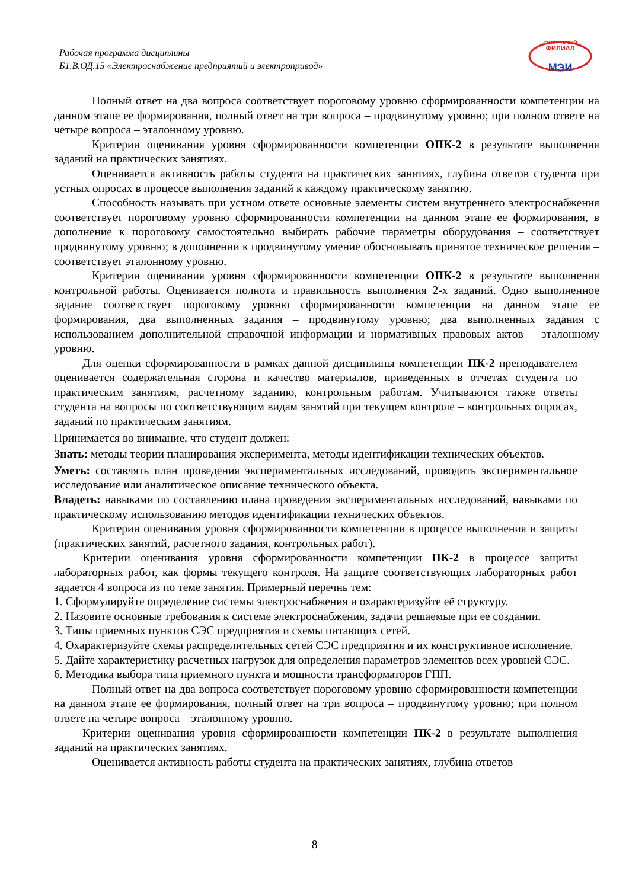Рабочая программа дисциплины
Б1.В.ОД.15 «Электроснабжение предприятий и электропривод»
СМОЛЕНСКИЙ
ФИЛИАЛ
МЭИ
Полный ответ на два вопроса соответствует пороговому уровню сформированности компетенции на данном этапе ее формирования, полный ответ на три вопроса – продвинутому уровню; при полном ответе на четыре вопроса – эталонному уровню.
Критерии оценивания уровня сформированности компетенции ОПК-2 в результате выполнения заданий на практических занятиях.
Оценивается активность работы студента на практических занятиях, глубина ответов студента при устных опросах в процессе выполнения заданий к каждому практическому занятию.
Способность называть при устном ответе основные элементы систем внутреннего электроснабжения соответствует пороговому уровню сформированности компетенции на данном этапе ее формирования, в дополнение к пороговому самостоятельно выбирать рабочие параметры оборудования – соответствует продвинутому уровню; в дополнении к продвинутому умение обосновывать принятое техническое решения – соответствует эталонному уровню.
Критерии оценивания уровня сформированности компетенции ОПК-2 в результате выполнения контрольной работы. Оценивается полнота и правильность выполнения 2-х заданий. Одно выполненное задание соответствует пороговому уровню сформированности компетенции на данном этапе ее формирования, два выполненных задания – продвинутому уровню; два выполненных задания с использованием дополнительной справочной информации и нормативных правовых актов – эталонному уровню.
Для оценки сформированности в рамках данной дисциплины компетенции ПК-2 преподавателем оценивается содержательная сторона и качество материалов, приведенных в отчетах студента по практическим занятиям, расчетному заданию, контрольным работам. Учитываются также ответы студента на вопросы по соответствующим видам занятий при текущем контроле – контрольных опросах, заданий по практическим занятиям.
Принимается во внимание, что студент должен:
Знать: методы теории планирования эксперимента, методы идентификации технических объектов.
Уметь: составлять план проведения экспериментальных исследований, проводить экспериментальное исследование или аналитическое описание технического объекта.
Владеть: навыками по составлению плана проведения экспериментальных исследований, навыками по практическому использованию методов идентификации технических объектов.
Критерии оценивания уровня сформированности компетенции в процессе выполнения и защиты (практических занятий, расчетного задания, контрольных работ).
Критерии оценивания уровня сформированности компетенции ПК-2 в процессе защиты лабораторных работ, как формы текущего контроля. На защите соответствующих лабораторных работ задается 4 вопроса из по теме занятия. Примерный перечнь тем:
1. Сформулируйте определение системы электроснабжения и охарактеризуйте её структуру.
2. Назовите основные требования к системе электроснабжения, задачи решаемые при ее создании.
3. Типы приемных пунктов СЭС предприятия и схемы питающих сетей.
4. Охарактеризуйте схемы распределительных сетей СЭС предприятия и их конструктивное исполнение.
5. Дайте характеристику расчетных нагрузок для определения параметров элементов всех уровней СЭС.
6. Методика выбора типа приемного пункта и мощности трансформаторов ГПП.
Полный ответ на два вопроса соответствует пороговому уровню сформированности компетенции на данном этапе ее формирования, полный ответ на три вопроса – продвинутому уровню; при полном ответе на четыре вопроса – эталонному уровню.
Критерии оценивания уровня сформированности компетенции ПК-2 в результате выполнения заданий на практических занятиях.
Оценивается активность работы студента на практических занятиях, глубина ответов
8